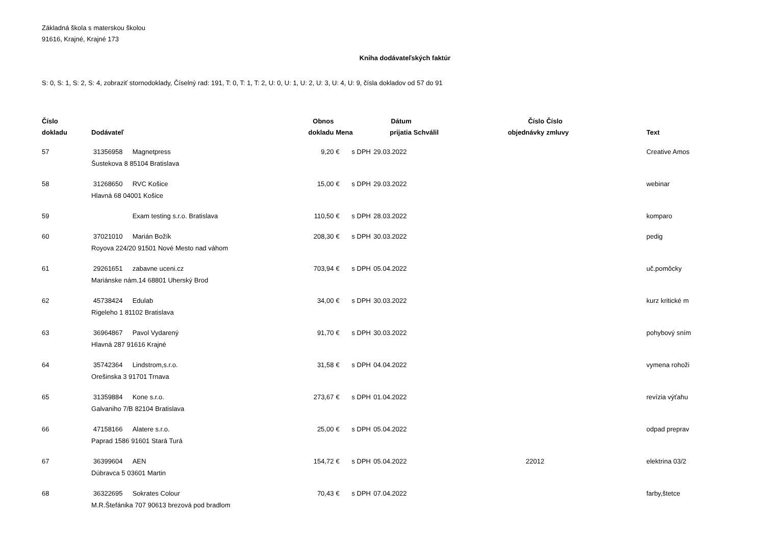Základná škola s materskou školou
91616, Krajné, Krajné 173
Kniha dodávateľských faktúr
S: 0, S: 1, S: 2, S: 4, zobraziť stornodoklady, Číselný rad: 191, T: 0, T: 1, T: 2, U: 0, U: 1, U: 2, U: 3, U: 4, U: 9, čísla dokladov od 57 do 91
| Číslo dokladu | Dodávateľ | | Obnos dokladu | Mena | | Dátum prijatia | Schválil | Číslo objednávky | Číslo zmluvy | Text |
| --- | --- | --- | --- | --- | --- | --- | --- | --- | --- | --- |
| 57 | 31356958 | Magnetpress | 9,20 | € | s DPH | 29.03.2022 | | | | Creative Amos |
| | Šustekova 8 85104 Bratislava | | | | | | | | | |
| 58 | 31268650 | RVC Košice | 15,00 | € | s DPH | 29.03.2022 | | | | webinar |
| | Hlavná 68 04001 Košice | | | | | | | | | |
| 59 | | Exam testing s.r.o. Bratislava | 110,50 | € | s DPH | 28.03.2022 | | | | komparo |
| 60 | 37021010 | Marián Božík | 208,30 | € | s DPH | 30.03.2022 | | | | pedig |
| | Royova 224/20 91501 Nové Mesto nad váhom | | | | | | | | | |
| 61 | 29261651 | zabavne uceni.cz | 703,94 | € | s DPH | 05.04.2022 | | | | uč.pomôcky |
| | Mariánske nám.14 68801 Uherský Brod | | | | | | | | | |
| 62 | 45738424 | Edulab | 34,00 | € | s DPH | 30.03.2022 | | | | kurz kritické m |
| | Rigeleho 1 81102 Bratislava | | | | | | | | | |
| 63 | 36964867 | Pavol Vydarený | 91,70 | € | s DPH | 30.03.2022 | | | | pohybový sním |
| | Hlavná 287 91616 Krajné | | | | | | | | | |
| 64 | 35742364 | Lindstrom,s.r.o. | 31,58 | € | s DPH | 04.04.2022 | | | | vymena rohoži |
| | Orešinska 3 91701 Trnava | | | | | | | | | |
| 65 | 31359884 | Kone s.r.o. | 273,67 | € | s DPH | 01.04.2022 | | | | revízia výťahu |
| | Galvaniho 7/B 82104 Bratislava | | | | | | | | | |
| 66 | 47158166 | Alatere s.r.o. | 25,00 | € | s DPH | 05.04.2022 | | | | odpad preprav |
| | Paprad 1586 91601 Stará Turá | | | | | | | | | |
| 67 | 36399604 | AEN | 154,72 | € | s DPH | 05.04.2022 | | 22012 | | elektrina 03/2 |
| | Dúbravca 5 03601 Martin | | | | | | | | | |
| 68 | 36322695 | Sokrates Colour | 70,43 | € | s DPH | 07.04.2022 | | | | farby,štetce |
| | M.R.Štefánika 707 90613 brezová pod bradlom | | | | | | | | | |